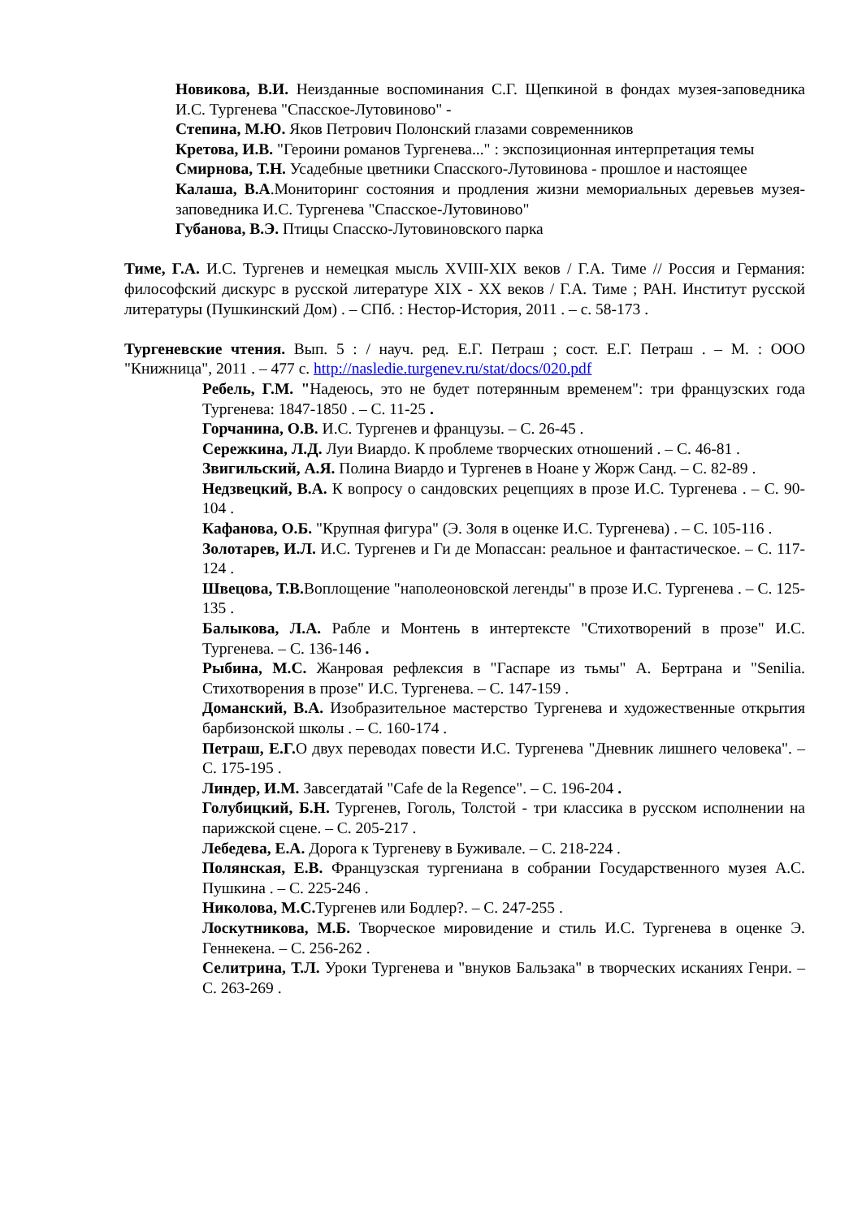Новикова, В.И. Неизданные воспоминания С.Г. Щепкиной в фондах музея-заповедника И.С. Тургенева "Спасское-Лутовиново" -
Степина, М.Ю. Яков Петрович Полонский глазами современников
Кретова, И.В. "Героини романов Тургенева..." : экспозиционная интерпретация темы
Смирнова, Т.Н. Усадебные цветники Спасского-Лутовинова - прошлое и настоящее
Калаша, В.А.Мониторинг состояния и продления жизни мемориальных деревьев музея-заповедника И.С. Тургенева "Спасское-Лутовиново"
Губанова, В.Э. Птицы Спасско-Лутовиновского парка
Тиме, Г.А. И.С. Тургенев и немецкая мысль XVIII-XIX веков / Г.А. Тиме // Россия и Германия: философский дискурс в русской литературе XIX - XX веков / Г.А. Тиме ; РАН. Институт русской литературы (Пушкинский Дом) . – СПб. : Нестор-История, 2011 . – с. 58-173 .
Тургеневские чтения. Вып. 5 : / науч. ред. Е.Г. Петраш ; сост. Е.Г. Петраш . – М. : ООО "Книжница", 2011 . – 477 с. http://nasledie.turgenev.ru/stat/docs/020.pdf
Ребель, Г.М. "Надеюсь, это не будет потерянным временем": три французских года Тургенева: 1847-1850 . – С. 11-25 .
Горчанина, О.В. И.С. Тургенев и французы. – С. 26-45 .
Сережкина, Л.Д. Луи Виардо. К проблеме творческих отношений . – С. 46-81 .
Звигильский, А.Я. Полина Виардо и Тургенев в Ноане у Жорж Санд. – С. 82-89 .
Недзвецкий, В.А. К вопросу о сандовских рецепциях в прозе И.С. Тургенева . – С. 90-104 .
Кафанова, О.Б. "Крупная фигура" (Э. Золя в оценке И.С. Тургенева) . – С. 105-116 .
Золотарев, И.Л. И.С. Тургенев и Ги де Мопассан: реальное и фантастическое. – С. 117-124 .
Швецова, Т.В. Воплощение "наполеоновской легенды" в прозе И.С. Тургенева . – С. 125-135 .
Балыкова, Л.А. Рабле и Монтень в интертексте "Стихотворений в прозе" И.С. Тургенева. – С. 136-146 .
Рыбина, М.С. Жанровая рефлексия в "Гаспаре из тьмы" А. Бертрана и "Senilia. Стихотворения в прозе" И.С. Тургенева. – С. 147-159 .
Доманский, В.А. Изобразительное мастерство Тургенева и художественные открытия барбизонской школы . – С. 160-174 .
Петраш, Е.Г. О двух переводах повести И.С. Тургенева "Дневник лишнего человека". – С. 175-195 .
Линдер, И.М. Завсегдатай "Cafe de la Regence". – С. 196-204 .
Голубицкий, Б.Н. Тургенев, Гоголь, Толстой - три классика в русском исполнении на парижской сцене. – С. 205-217 .
Лебедева, Е.А. Дорога к Тургеневу в Буживале. – С. 218-224 .
Полянская, Е.В. Французская тургениана в собрании Государственного музея А.С. Пушкина . – С. 225-246 .
Николова, М.С. Тургенев или Бодлер?. – С. 247-255 .
Лоскутникова, М.Б. Творческое мировидение и стиль И.С. Тургенева в оценке Э. Геннекена. – С. 256-262 .
Селитрина, Т.Л. Уроки Тургенева и "внуков Бальзака" в творческих исканиях Генри. – С. 263-269 .